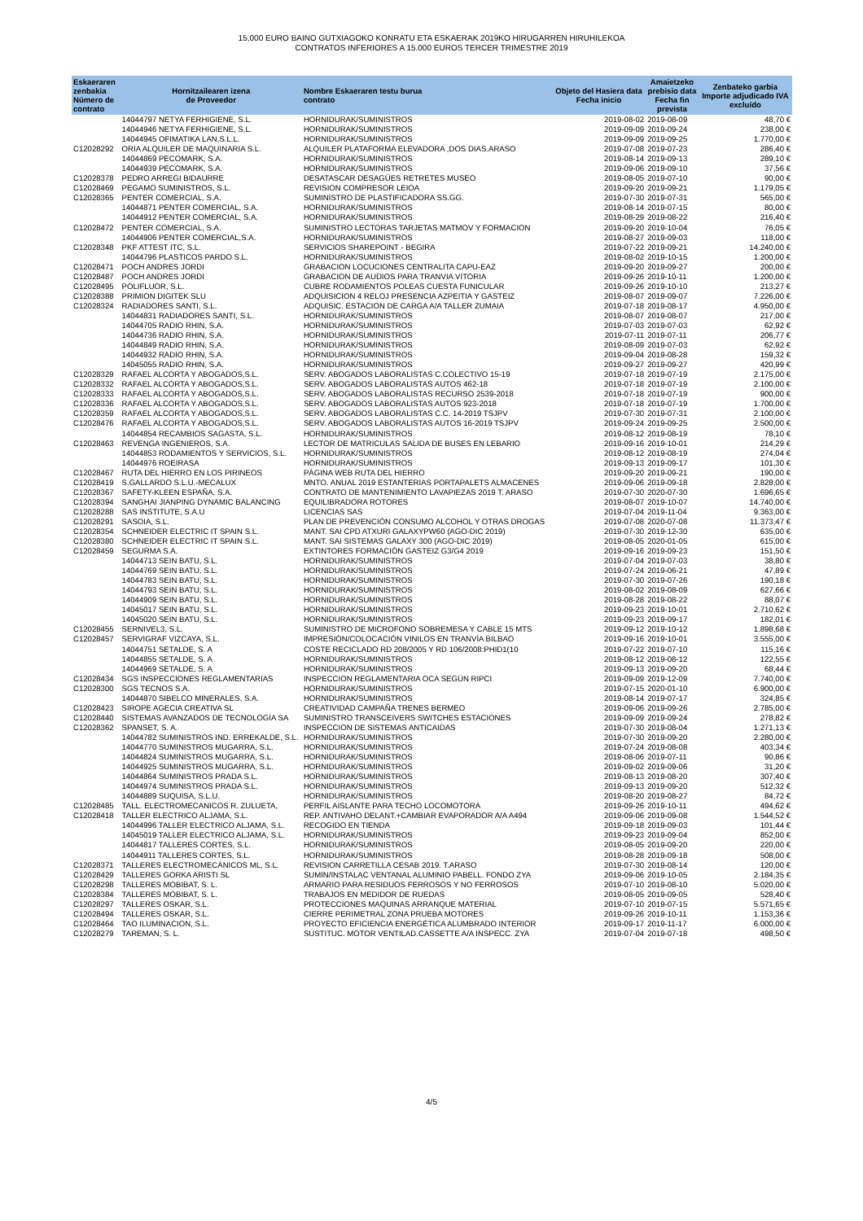15,000 EURO BAINO GUTXIAGOKO KONRATU ETA ESKAERAK 2019KO HIRUGARREN HIRUHILEKOA
CONTRATOS INFERIORES A 15.000 EUROS TERCER TRIMESTRE 2019
| Eskaeraren zenbakia Número de contrato | Hornitzailearen izena de Proveedor | Nombre Eskaeraren testu burua contrato | Objeto del Hasiera data Fecha inicio | Amaietzeko prebisio data Fecha fin prevista | Zenbateko garbia Importe adjudicado IVA excluído |
| --- | --- | --- | --- | --- | --- |
| | 14044797 NETYA FERHIGIENE, S.L. | HORNIDURAK/SUMINISTROS | 2019-08-02 | 2019-08-09 | 48,70 € |
| | 14044946 NETYA FERHIGIENE, S.L. | HORNIDURAK/SUMINISTROS | 2019-09-09 | 2019-09-24 | 238,00 € |
| | 14044945 OFIMATIKA LAN,S.L.L. | HORNIDURAK/SUMINISTROS | 2019-09-09 | 2019-09-25 | 1.770,00 € |
| C12028292 | ORIA ALQUILER DE MAQUINARIA S.L. | ALQUILER PLATAFORMA ELEVADORA ,DOS DIAS.ARASO | 2019-07-08 | 2019-07-23 | 286,40 € |
| | 14044869 PECOMARK, S.A. | HORNIDURAK/SUMINISTROS | 2019-08-14 | 2019-09-13 | 289,10 € |
| | 14044939 PECOMARK, S.A. | HORNIDURAK/SUMINISTROS | 2019-09-06 | 2019-09-10 | 37,56 € |
| C12028378 | PEDRO ARREGI BIDAURRE | DESATASCAR DESAGÜES RETRETES MUSEO | 2019-08-05 | 2019-07-10 | 90,00 € |
| C12028469 | PEGAMO SUMINISTROS, S.L. | REVISION COMPRESOR LEIOA | 2019-09-20 | 2019-09-21 | 1.179,05 € |
| C12028365 | PENTER COMERCIAL, S.A. | SUMINISTRO DE PLASTIFICADORA SS.GG. | 2019-07-30 | 2019-07-31 | 565,00 € |
| | 14044871 PENTER COMERCIAL, S.A. | HORNIDURAK/SUMINISTROS | 2019-08-14 | 2019-07-15 | 80,00 € |
| | 14044912 PENTER COMERCIAL, S.A. | HORNIDURAK/SUMINISTROS | 2019-08-29 | 2019-08-22 | 216,40 € |
| C12028472 | PENTER COMERCIAL, S.A. | SUMINISTRO LECTORAS TARJETAS MATMOV Y FORMACION | 2019-09-20 | 2019-10-04 | 76,05 € |
| | 14044906 PENTER COMERCIAL,S.A. | HORNIDURAK/SUMINISTROS | 2019-08-27 | 2019-09-03 | 118,00 € |
| C12028348 | PKF ATTEST ITC, S.L. | SERVICIOS SHAREPOINT - BEGIRA | 2019-07-22 | 2019-09-21 | 14.240,00 € |
| | 14044796 PLASTICOS PARDO S.L. | HORNIDURAK/SUMINISTROS | 2019-08-02 | 2019-10-15 | 1.200,00 € |
| C12028471 | POCH ANDRES JORDI | GRABACION LOCUCIONES CENTRALITA CAPU-EAZ | 2019-09-20 | 2019-09-27 | 200,00 € |
| C12028487 | POCH ANDRES JORDI | GRABACION DE AUDIOS PARA TRANVIA VITORIA | 2019-09-26 | 2019-10-11 | 1.200,00 € |
| C12028495 | POLIFLUOR, S.L. | CUBRE RODAMIENTOS POLEAS CUESTA FUNICULAR | 2019-09-26 | 2019-10-10 | 213,27 € |
| C12028388 | PRIMION DIGITEK SLU | ADQUISICION 4 RELOJ PRESENCIA AZPEITIA Y GASTEIZ | 2019-08-07 | 2019-09-07 | 7.226,00 € |
| C12028324 | RADIADORES SANTI, S.L. | ADQUISIC. ESTACION DE CARGA A/A TALLER ZUMAIA | 2019-07-18 | 2019-08-17 | 4.950,00 € |
| | 14044831 RADIADORES SANTI, S.L. | HORNIDURAK/SUMINISTROS | 2019-08-07 | 2019-08-07 | 217,00 € |
| | 14044705 RADIO RHIN, S.A. | HORNIDURAK/SUMINISTROS | 2019-07-03 | 2019-07-03 | 62,92 € |
| | 14044736 RADIO RHIN, S.A. | HORNIDURAK/SUMINISTROS | 2019-07-11 | 2019-07-11 | 206,77 € |
| | 14044849 RADIO RHIN, S.A. | HORNIDURAK/SUMINISTROS | 2019-08-09 | 2019-07-03 | 62,92 € |
| | 14044932 RADIO RHIN, S.A. | HORNIDURAK/SUMINISTROS | 2019-09-04 | 2019-08-28 | 159,32 € |
| | 14045055 RADIO RHIN, S.A. | HORNIDURAK/SUMINISTROS | 2019-09-27 | 2019-09-27 | 420,99 € |
| C12028329 | RAFAEL ALCORTA Y ABOGADOS,S.L. | SERV. ABOGADOS LABORALISTAS C.COLECTIVO 15-19 | 2019-07-18 | 2019-07-19 | 2.175,00 € |
| C12028332 | RAFAEL ALCORTA Y ABOGADOS,S.L. | SERV. ABOGADOS LABORALISTAS AUTOS 462-18 | 2019-07-18 | 2019-07-19 | 2.100,00 € |
| C12028333 | RAFAEL ALCORTA Y ABOGADOS,S.L. | SERV. ABOGADOS LABORALISTAS RECURSO 2539-2018 | 2019-07-18 | 2019-07-19 | 900,00 € |
| C12028336 | RAFAEL ALCORTA Y ABOGADOS,S.L. | SERV. ABOGADOS LABORALISTAS AUTOS 923-2018 | 2019-07-18 | 2019-07-19 | 1.700,00 € |
| C12028359 | RAFAEL ALCORTA Y ABOGADOS,S.L. | SERV. ABOGADOS LABORALISTAS C.C. 14-2019 TSJPV | 2019-07-30 | 2019-07-31 | 2.100,00 € |
| C12028476 | RAFAEL ALCORTA Y ABOGADOS,S.L. | SERV. ABOGADOS LABORALISTAS AUTOS 16-2019 TSJPV | 2019-09-24 | 2019-09-25 | 2.500,00 € |
| | 14044854 RECAMBIOS SAGASTA, S.L. | HORNIDURAK/SUMINISTROS | 2019-08-12 | 2019-08-19 | 78,10 € |
| C12028463 | REVENGA INGENIEROS, S.A. | LECTOR DE MATRICULAS SALIDA DE BUSES EN LEBARIO | 2019-09-16 | 2019-10-01 | 214,29 € |
| | 14044853 RODAMIENTOS Y SERVICIOS, S.L. | HORNIDURAK/SUMINISTROS | 2019-08-12 | 2019-08-19 | 274,04 € |
| | 14044976 ROEIRASA | HORNIDURAK/SUMINISTROS | 2019-09-13 | 2019-09-17 | 101,30 € |
| C12028467 | RUTA DEL HIERRO EN LOS PIRINEOS | PÁGINA WEB RUTA DEL HIERRO | 2019-09-20 | 2019-09-21 | 190,00 € |
| C12028419 | S.GALLARDO S.L.U.-MECALUX | MNTO. ANUAL 2019 ESTANTERIAS PORTAPALETS ALMACENES | 2019-09-06 | 2019-09-18 | 2.828,00 € |
| C12028367 | SAFETY-KLEEN ESPAÑA, S.A. | CONTRATO DE MANTENIMIENTO LAVAPIEZAS 2019 T. ARASO | 2019-07-30 | 2020-07-30 | 1.696,65 € |
| C12028394 | SANGHAI JIANPING DYNAMIC BALANCING | EQUILIBRADORA ROTORES | 2019-08-07 | 2019-10-07 | 14.740,00 € |
| C12028288 | SAS INSTITUTE, S.A.U | LICENCIAS SAS | 2019-07-04 | 2019-11-04 | 9.363,00 € |
| C12028291 | SASOIA, S.L. | PLAN DE PREVENCIÓN CONSUMO ALCOHOL Y OTRAS DROGAS | 2019-07-08 | 2020-07-08 | 11.373,47 € |
| C12028354 | SCHNEIDER ELECTRIC IT SPAIN S.L. | MANT. SAI CPD ATXURI GALAXYPW60 (AGO-DIC 2019) | 2019-07-30 | 2019-12-30 | 635,00 € |
| C12028380 | SCHNEIDER ELECTRIC IT SPAIN S.L. | MANT. SAI SISTEMAS GALAXY 300 (AGO-DIC 2019) | 2019-08-05 | 2020-01-05 | 615,00 € |
| C12028459 | SEGURMA S.A. | EXTINTORES FORMACIÓN GASTEIZ G3/G4 2019 | 2019-09-16 | 2019-09-23 | 151,50 € |
| | 14044713 SEIN BATU, S.L. | HORNIDURAK/SUMINISTROS | 2019-07-04 | 2019-07-03 | 38,80 € |
| | 14044769 SEIN BATU, S.L. | HORNIDURAK/SUMINISTROS | 2019-07-24 | 2019-06-21 | 47,89 € |
| | 14044783 SEIN BATU, S.L. | HORNIDURAK/SUMINISTROS | 2019-07-30 | 2019-07-26 | 190,18 € |
| | 14044793 SEIN BATU, S.L. | HORNIDURAK/SUMINISTROS | 2019-08-02 | 2019-08-09 | 627,66 € |
| | 14044909 SEIN BATU, S.L. | HORNIDURAK/SUMINISTROS | 2019-08-28 | 2019-08-22 | 88,07 € |
| | 14045017 SEIN BATU, S.L. | HORNIDURAK/SUMINISTROS | 2019-09-23 | 2019-10-01 | 2.710,62 € |
| | 14045020 SEIN BATU, S.L. | HORNIDURAK/SUMINISTROS | 2019-09-23 | 2019-09-17 | 182,01 € |
| C12028455 | SERNIVEL3, S.L. | SUMINISTRO DE MICROFONO SOBREMESA Y CABLE 15 MTS | 2019-09-12 | 2019-10-12 | 1.898,68 € |
| C12028457 | SERVIGRAF VIZCAYA, S.L. | IMPRESIÓN/COLOCACIÓN VINILOS EN TRANVÍA BILBAO | 2019-09-16 | 2019-10-01 | 3.555,00 € |
| | 14044751 SETALDE, S. A | COSTE RECICLADO RD 208/2005 Y RD 106/2008:PHID1(10 | 2019-07-22 | 2019-07-10 | 115,16 € |
| | 14044855 SETALDE, S. A | HORNIDURAK/SUMINISTROS | 2019-08-12 | 2019-08-12 | 122,55 € |
| | 14044969 SETALDE, S. A | HORNIDURAK/SUMINISTROS | 2019-09-13 | 2019-09-20 | 68,44 € |
| C12028434 | SGS INSPECCIONES REGLAMENTARIAS | INSPECCION REGLAMENTARIA OCA SEGÚN RIPCI | 2019-09-09 | 2019-12-09 | 7.740,00 € |
| C12028300 | SGS TECNOS S.A. | HORNIDURAK/SUMINISTROS | 2019-07-15 | 2020-01-10 | 6.900,00 € |
| | 14044870 SIBELCO MINERALES, S.A. | HORNIDURAK/SUMINISTROS | 2019-08-14 | 2019-07-17 | 324,85 € |
| C12028423 | SIROPE AGECIA CREATIVA SL | CREATIVIDAD CAMPAÑA TRENES BERMEO | 2019-09-06 | 2019-09-26 | 2.785,00 € |
| C12028440 | SISTEMAS AVANZADOS DE TECNOLOGÍA SA | SUMINISTRO TRANSCEIVERS SWITCHES ESTACIONES | 2019-09-09 | 2019-09-24 | 278,82 € |
| C12028362 | SPANSET, S. A. | INSPECCION DE SISTEMAS ANTICAIDAS | 2019-07-30 | 2019-08-04 | 1.271,13 € |
| | 14044782 SUMINISTROS IND. ERREKALDE, S.L. | HORNIDURAK/SUMINISTROS | 2019-07-30 | 2019-09-20 | 2.280,00 € |
| | 14044770 SUMINISTROS MUGARRA, S.L. | HORNIDURAK/SUMINISTROS | 2019-07-24 | 2019-08-08 | 403,34 € |
| | 14044824 SUMINISTROS MUGARRA, S.L. | HORNIDURAK/SUMINISTROS | 2019-08-06 | 2019-07-11 | 90,86 € |
| | 14044925 SUMINISTROS MUGARRA, S.L. | HORNIDURAK/SUMINISTROS | 2019-09-02 | 2019-09-06 | 31,20 € |
| | 14044864 SUMINISTROS PRADA S.L. | HORNIDURAK/SUMINISTROS | 2019-08-13 | 2019-08-20 | 307,40 € |
| | 14044974 SUMINISTROS PRADA S.L. | HORNIDURAK/SUMINISTROS | 2019-09-13 | 2019-09-20 | 512,32 € |
| | 14044889 SUQUISA, S.L.U. | HORNIDURAK/SUMINISTROS | 2019-08-20 | 2019-08-27 | 84,72 € |
| C12028485 | TALL. ELECTROMECANICOS R. ZULUETA, | PERFIL AISLANTE PARA TECHO LOCOMOTORA | 2019-09-26 | 2019-10-11 | 494,62 € |
| C12028418 | TALLER ELECTRICO ALJAMA, S.L. | REP. ANTIVAHO DELANT.+CAMBIAR EVAPORADOR A/A A494 | 2019-09-06 | 2019-09-08 | 1.544,52 € |
| | 14044996 TALLER ELECTRICO ALJAMA, S.L. | RECOGIDO EN TIENDA | 2019-09-18 | 2019-09-03 | 101,44 € |
| | 14045019 TALLER ELECTRICO ALJAMA, S.L. | HORNIDURAK/SUMINISTROS | 2019-09-23 | 2019-09-04 | 852,00 € |
| | 14044817 TALLERES CORTES, S.L. | HORNIDURAK/SUMINISTROS | 2019-08-05 | 2019-09-20 | 220,00 € |
| | 14044911 TALLERES CORTES, S.L. | HORNIDURAK/SUMINISTROS | 2019-08-28 | 2019-09-18 | 508,00 € |
| C12028371 | TALLERES ELECTROMECÁNICOS ML, S.L. | REVISION CARRETILLA CESAB 2019. T.ARASO | 2019-07-30 | 2019-08-14 | 120,00 € |
| C12028429 | TALLERES GORKA ARISTI SL | SUMIN/INSTALAC VENTANAL ALUMINIO PABELL. FONDO ZYA | 2019-09-06 | 2019-10-05 | 2.184,35 € |
| C12028298 | TALLERES MOBIBAT, S. L. | ARMARIO PARA RESIDUOS FERROSOS Y NO FERROSOS | 2019-07-10 | 2019-08-10 | 5.020,00 € |
| C12028384 | TALLERES MOBIBAT, S. L. | TRABAJOS EN MEDIDOR DE RUEDAS | 2019-08-05 | 2019-09-05 | 528,40 € |
| C12028297 | TALLERES OSKAR, S.L. | PROTECCIONES MAQUINAS ARRANQUE MATERIAL | 2019-07-10 | 2019-07-15 | 5.571,65 € |
| C12028494 | TALLERES OSKAR, S.L. | CIERRE PERIMETRAL ZONA PRUEBA MOTORES | 2019-09-26 | 2019-10-11 | 1.153,36 € |
| C12028464 | TAO ILUMINACION, S.L. | PROYECTO EFICIENCIA ENERGÉTICA ALUMBRADO INTERIOR | 2019-09-17 | 2019-11-17 | 6.000,00 € |
| C12028279 | TAREMAN, S. L. | SUSTITUC. MOTOR VENTILAD.CASSETTE A/A INSPECC. ZYA | 2019-07-04 | 2019-07-18 | 498,50 € |
4/5